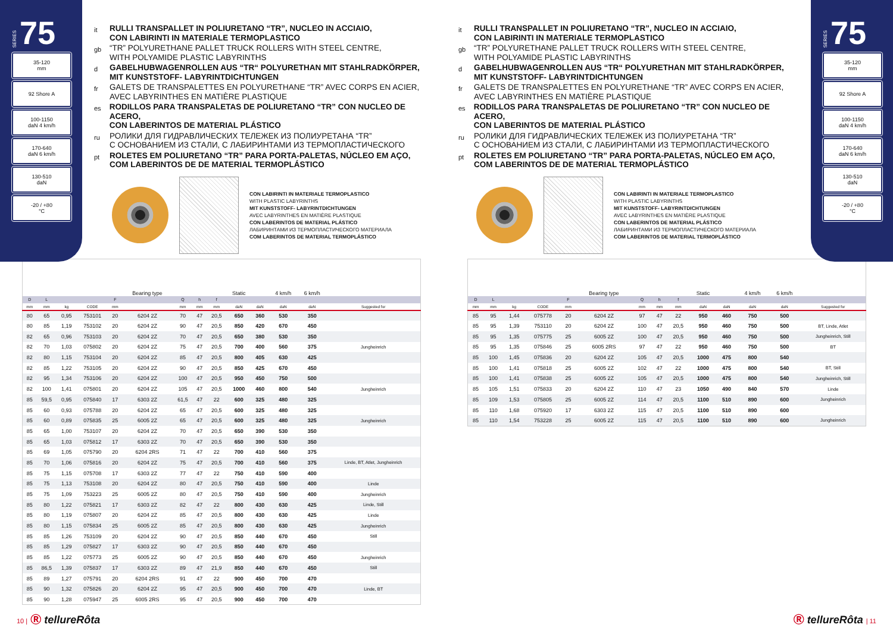SERIES 75
35-120
mm
92 Shore A
100-1150
daN 4 km/h
170-640
daN 6 km/h
130-510
daN
-20 / +80
°C
it RULLI TRANSPALLET IN POLIURETANO “TR”, NUCLEO IN ACCIAIO,
CON LABIRINTI IN MATERIALE TERMOPLASTICO
gb “TR” POLYURETHANE PALLET TRUCK ROLLERS WITH STEEL CENTRE,
WITH POLYAMIDE PLASTIC LABYRINTHS
d GABELHUBWAGENROLLEN AUS “TR“ POLYURETHAN MIT STAHLRADKÖRPER,
MIT KUNSTSTOFF- LABYRINTDICHTUNGEN
fr GALETS DE TRANSPALETTES EN POLYURETHANE “TR” AVEC CORPS EN ACIER,
AVEC LABYRINTHES EN MATIÈRE PLASTIQUE
es RODILLOS PARA TRANSPALETAS DE POLIURETANO “TR” CON NUCLEO DE ACERO,
CON LABERINTOS DE MATERIAL PLÁSTICO
ru РОЛИКИ ДЛЯ ГИДРАВЛИЧЕСКИХ ТЕЛЕЖЕК ИЗ ПОЛИУРЕТАНА “TR”
С ОСНОВАНИЕМ ИЗ СТАЛИ, С ЛАБИРИНТАМИ ИЗ ТЕРМОПЛАСТИЧЕСКОГО
pt ROLETES EM POLIURETANO “TR” PARA PORTA-PALETAS, NÚCLEO EM AÇO,
COM LABERINTOS DE DE MATERIAL TERMOPLÁSTICO
CON LABIRINTI IN MATERIALE TERMOPLASTICO
WITH PLASTIC LABYRINTHS
MIT KUNSTSTOFF- LABYRINTDICHTUNGEN
AVEC LABYRINTHES EN MATIÈRE PLASTIQUE
CON LABERINTOS DE MATERIAL PLÁSTICO
ЛАБИРИНТАМИ ИЗ ТЕРМОПЛАСТИЧЕСКОГО МАТЕРИАЛА
COM LABERINTOS DE MATERIAL TERMOPLÁSTICO
| | | | | | Bearing type | | | | Static | | 4 km/h | 6 km/h | |
| --- | --- | --- | --- | --- | --- | --- | --- | --- | --- | --- | --- | --- | --- |
| D | L | | | F | | Q | h | f | | | | | |
| mm | mm | kg | CODE | mm | | mm | mm | mm | daN | daN | daN | daN | Suggested for |
| 80 | 65 | 0,95 | 753101 | 20 | 6204 2Z | 70 | 47 | 20,5 | 650 | 360 | 530 | 350 | |
| 80 | 85 | 1,19 | 753102 | 20 | 6204 2Z | 90 | 47 | 20,5 | 850 | 420 | 670 | 450 | |
| 82 | 65 | 0,96 | 753103 | 20 | 6204 2Z | 70 | 47 | 20,5 | 650 | 380 | 530 | 350 | |
| 82 | 70 | 1,03 | 075802 | 20 | 6204 2Z | 75 | 47 | 20,5 | 700 | 400 | 560 | 375 | Jungheinrich |
| 82 | 80 | 1,15 | 753104 | 20 | 6204 2Z | 85 | 47 | 20,5 | 800 | 405 | 630 | 425 | |
| 82 | 85 | 1,22 | 753105 | 20 | 6204 2Z | 90 | 47 | 20,5 | 850 | 425 | 670 | 450 | |
| 82 | 95 | 1,34 | 753106 | 20 | 6204 2Z | 100 | 47 | 20,5 | 950 | 450 | 750 | 500 | |
| 82 | 100 | 1,41 | 075801 | 20 | 6204 2Z | 105 | 47 | 20,5 | 1000 | 460 | 800 | 540 | Jungheinrich |
| 85 | 59,5 | 0,95 | 075840 | 17 | 6303 2Z | 61,5 | 47 | 22 | 600 | 325 | 480 | 325 | |
| 85 | 60 | 0,93 | 075788 | 20 | 6204 2Z | 65 | 47 | 20,5 | 600 | 325 | 480 | 325 | |
| 85 | 60 | 0,89 | 075835 | 25 | 6005 2Z | 65 | 47 | 20,5 | 600 | 325 | 480 | 325 | Jungheinrich |
| 85 | 65 | 1,00 | 753107 | 20 | 6204 2Z | 70 | 47 | 20,5 | 650 | 390 | 530 | 350 | |
| 85 | 65 | 1,03 | 075812 | 17 | 6303 2Z | 70 | 47 | 20,5 | 650 | 390 | 530 | 350 | |
| 85 | 69 | 1,05 | 075790 | 20 | 6204 2RS | 71 | 47 | 22 | 700 | 410 | 560 | 375 | |
| 85 | 70 | 1,06 | 075816 | 20 | 6204 2Z | 75 | 47 | 20,5 | 700 | 410 | 560 | 375 | Linde, BT, Atlet, Jungheinrich |
| 85 | 75 | 1,15 | 075708 | 17 | 6303 2Z | 77 | 47 | 22 | 750 | 410 | 590 | 400 | |
| 85 | 75 | 1,13 | 753108 | 20 | 6204 2Z | 80 | 47 | 20,5 | 750 | 410 | 590 | 400 | Linde |
| 85 | 75 | 1,09 | 753223 | 25 | 6005 2Z | 80 | 47 | 20,5 | 750 | 410 | 590 | 400 | Jungheinrich |
| 85 | 80 | 1,22 | 075821 | 17 | 6303 2Z | 82 | 47 | 22 | 800 | 430 | 630 | 425 | Linde, Still |
| 85 | 80 | 1,19 | 075807 | 20 | 6204 2Z | 85 | 47 | 20,5 | 800 | 430 | 630 | 425 | Linde |
| 85 | 80 | 1,15 | 075834 | 25 | 6005 2Z | 85 | 47 | 20,5 | 800 | 430 | 630 | 425 | Jungheinrich |
| 85 | 85 | 1,26 | 753109 | 20 | 6204 2Z | 90 | 47 | 20,5 | 850 | 440 | 670 | 450 | Still |
| 85 | 85 | 1,29 | 075827 | 17 | 6303 2Z | 90 | 47 | 20,5 | 850 | 440 | 670 | 450 | |
| 85 | 85 | 1,22 | 075773 | 25 | 6005 2Z | 90 | 47 | 20,5 | 850 | 440 | 670 | 450 | Jungheinrich |
| 85 | 86,5 | 1,39 | 075837 | 17 | 6303 2Z | 89 | 47 | 21,9 | 850 | 440 | 670 | 450 | Still |
| 85 | 89 | 1,27 | 075791 | 20 | 6204 2RS | 91 | 47 | 22 | 900 | 450 | 700 | 470 | |
| 85 | 90 | 1,32 | 075826 | 20 | 6204 2Z | 95 | 47 | 20,5 | 900 | 450 | 700 | 470 | Linde, BT |
| 85 | 90 | 1,28 | 075947 | 25 | 6005 2RS | 95 | 47 | 20,5 | 900 | 450 | 700 | 470 | |
10 | Ⓡ tellureRôta
SERIES 75
35-120
mm
92 Shore A
100-1150
daN 4 km/h
170-640
daN 6 km/h
130-510
daN
-20 / +80
°C
it RULLI TRANSPALLET IN POLIURETANO “TR”, NUCLEO IN ACCIAIO,
CON LABIRINTI IN MATERIALE TERMOPLASTICO
gb “TR” POLYURETHANE PALLET TRUCK ROLLERS WITH STEEL CENTRE,
WITH POLYAMIDE PLASTIC LABYRINTHS
d GABELHUBWAGENROLLEN AUS “TR“ POLYURETHAN MIT STAHLRADKÖRPER,
MIT KUNSTSTOFF- LABYRINTDICHTUNGEN
fr GALETS DE TRANSPALETTES EN POLYURETHANE “TR” AVEC CORPS EN ACIER,
AVEC LABYRINTHES EN MATIÈRE PLASTIQUE
es RODILLOS PARA TRANSPALETAS DE POLIURETANO “TR” CON NUCLEO DE ACERO,
CON LABERINTOS DE MATERIAL PLÁSTICO
ru РОЛИКИ ДЛЯ ГИДРАВЛИЧЕСКИХ ТЕЛЕЖЕК ИЗ ПОЛИУРЕТАНА “TR”
С ОСНОВАНИЕМ ИЗ СТАЛИ, С ЛАБИРИНТАМИ ИЗ ТЕРМОПЛАСТИЧЕСКОГО
pt ROLETES EM POLIURETANO “TR” PARA PORTA-PALETAS, NÚCLEO EM AÇO,
COM LABERINTOS DE DE MATERIAL TERMOPLÁSTICO
CON LABIRINTI IN MATERIALE TERMOPLASTICO
WITH PLASTIC LABYRINTHS
MIT KUNSTSTOFF- LABYRINTDICHTUNGEN
AVEC LABYRINTHES EN MATIÈRE PLASTIQUE
CON LABERINTOS DE MATERIAL PLÁSTICO
ЛАБИРИНТАМИ ИЗ ТЕРМОПЛАСТИЧЕСКОГО МАТЕРИАЛА
COM LABERINTOS DE MATERIAL TERMOPLÁSTICO
| | | | | | Bearing type | | | | Static | | 4 km/h | 6 km/h | |
| --- | --- | --- | --- | --- | --- | --- | --- | --- | --- | --- | --- | --- | --- |
| D | L | | | F | | Q | h | f | | | | | |
| mm | mm | kg | CODE | mm | | mm | mm | mm | daN | daN | daN | daN | Suggested for |
| 85 | 95 | 1,44 | 075778 | 20 | 6204 2Z | 97 | 47 | 22 | 950 | 460 | 750 | 500 | |
| 85 | 95 | 1,39 | 753110 | 20 | 6204 2Z | 100 | 47 | 20,5 | 950 | 460 | 750 | 500 | BT, Linde, Atlet |
| 85 | 95 | 1,35 | 075775 | 25 | 6005 2Z | 100 | 47 | 20,5 | 950 | 460 | 750 | 500 | Jungheinrich, Still |
| 85 | 95 | 1,35 | 075846 | 25 | 6005 2RS | 97 | 47 | 22 | 950 | 460 | 750 | 500 | BT |
| 85 | 100 | 1,45 | 075836 | 20 | 6204 2Z | 105 | 47 | 20,5 | 1000 | 475 | 800 | 540 | |
| 85 | 100 | 1,41 | 075818 | 25 | 6005 2Z | 102 | 47 | 22 | 1000 | 475 | 800 | 540 | BT, Still |
| 85 | 100 | 1,41 | 075838 | 25 | 6005 2Z | 105 | 47 | 20,5 | 1000 | 475 | 800 | 540 | Jungheinrich, Still |
| 85 | 105 | 1,51 | 075833 | 20 | 6204 2Z | 110 | 47 | 23 | 1050 | 490 | 840 | 570 | Linde |
| 85 | 109 | 1,53 | 075805 | 25 | 6005 2Z | 114 | 47 | 20,5 | 1100 | 510 | 890 | 600 | Jungheinrich |
| 85 | 110 | 1,68 | 075920 | 17 | 6303 2Z | 115 | 47 | 20,5 | 1100 | 510 | 890 | 600 | |
| 85 | 110 | 1,54 | 753228 | 25 | 6005 2Z | 115 | 47 | 20,5 | 1100 | 510 | 890 | 600 | Jungheinrich |
Ⓡ tellureRôta | 11